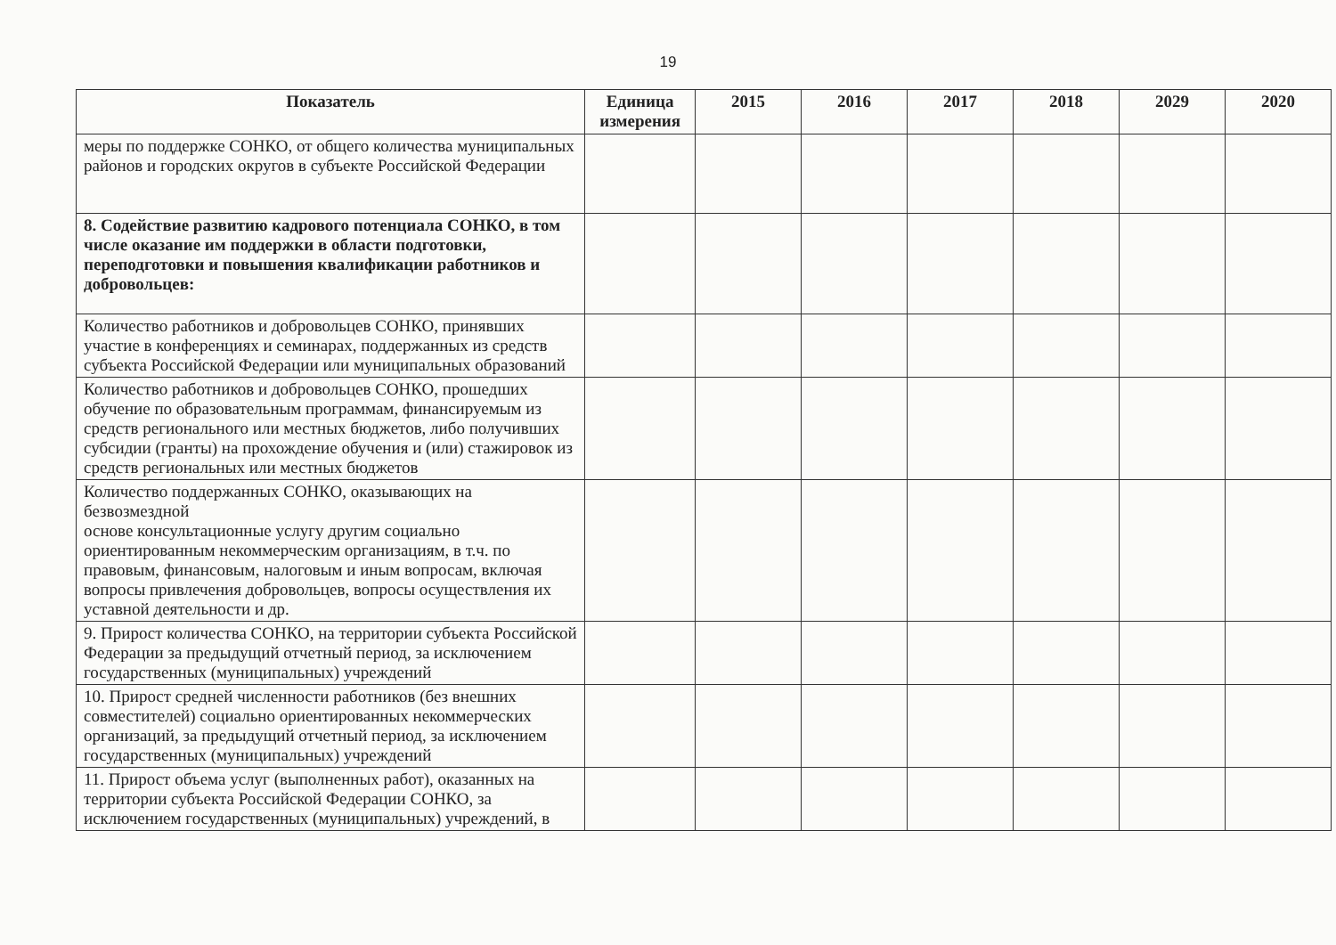19
| Показатель | Единица измерения | 2015 | 2016 | 2017 | 2018 | 2029 | 2020 |
| --- | --- | --- | --- | --- | --- | --- | --- |
| меры по поддержке СОНКО, от общего количества муниципальных районов и городских округов в субъекте Российской Федерации | | | | | | | |
| 8. Содействие развитию кадрового потенциала СОНКО, в том числе оказание им поддержки в области подготовки, переподготовки и повышения квалификации работников и добровольцев: | | | | | | | |
| Количество работников и добровольцев СОНКО, принявших участие в конференциях и семинарах, поддержанных из средств субъекта Российской Федерации или муниципальных образований | | | | | | | |
| Количество работников и добровольцев СОНКО, прошедших обучение по образовательным программам, финансируемым из средств регионального или местных бюджетов, либо получивших субсидии (гранты) на прохождение обучения и (или) стажировок из средств региональных или местных бюджетов | | | | | | | |
| Количество поддержанных СОНКО, оказывающих на безвозмездной основе консультационные услугу другим социально ориентированным некоммерческим организациям, в т.ч. по правовым, финансовым, налоговым и иным вопросам, включая вопросы привлечения добровольцев, вопросы осуществления их уставной деятельности и др. | | | | | | | |
| 9. Прирост количества СОНКО, на территории субъекта Российской Федерации за предыдущий отчетный период, за исключением государственных (муниципальных) учреждений | | | | | | | |
| 10. Прирост средней численности работников (без внешних совместителей) социально ориентированных некоммерческих организаций, за предыдущий отчетный период, за исключением государственных (муниципальных) учреждений | | | | | | | |
| 11. Прирост объема услуг (выполненных работ), оказанных на территории субъекта Российской Федерации СОНКО, за исключением государственных (муниципальных) учреждений, в | | | | | | | |